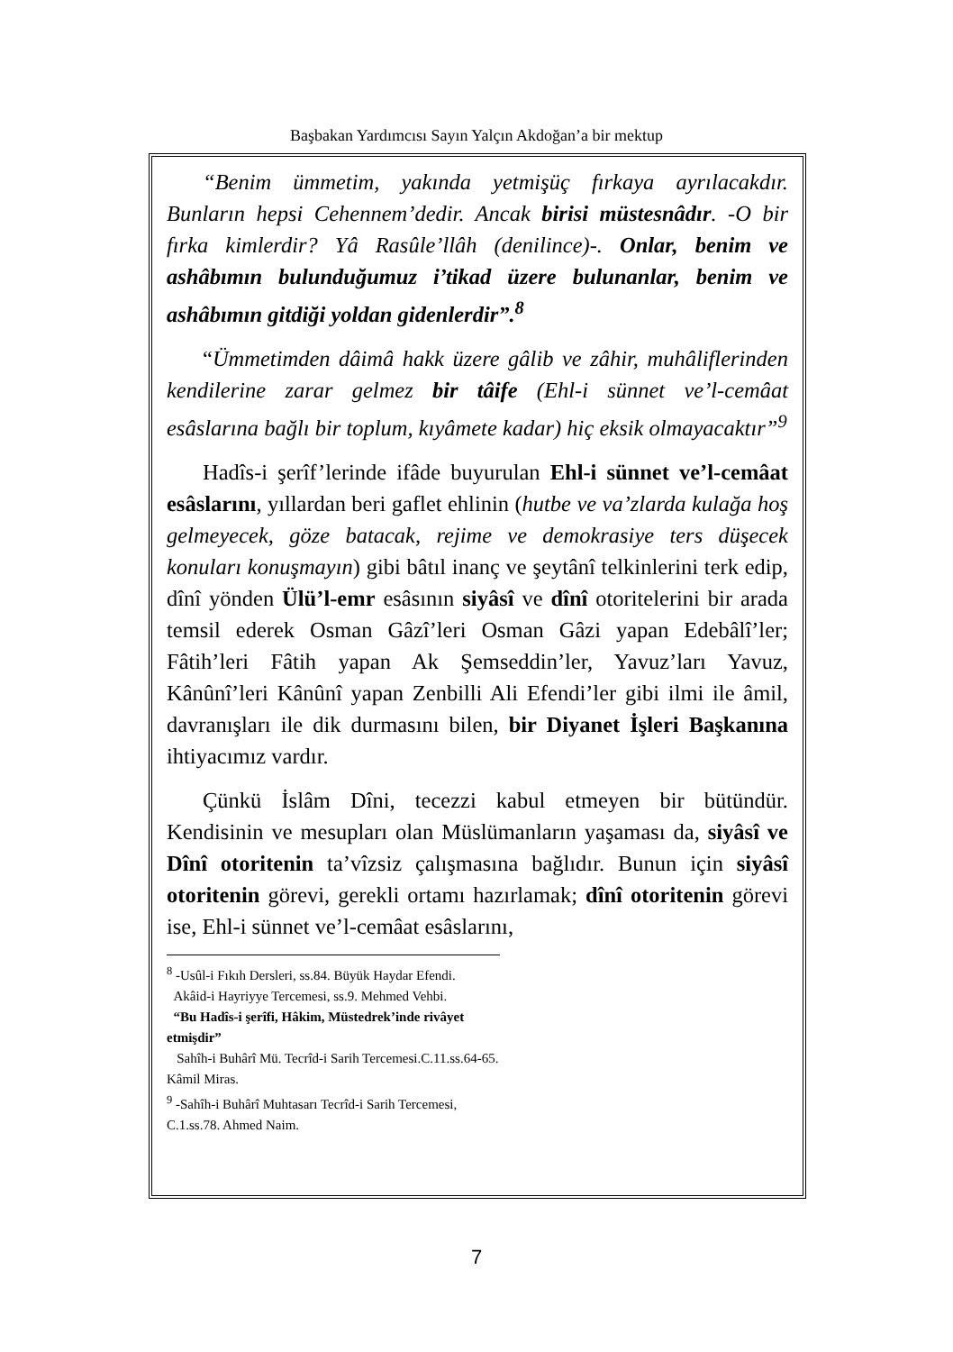Başbakan Yardımcısı Sayın Yalçın Akdoğan’a bir mektup
“Benim ümmetim, yakında yetmişüç fırkaya ayrılacakdır. Bunların hepsi Cehennem’dedir. Ancak birisi müstesnâdır. -O bir fırka kimlerdir? Yâ Rasûle’llâh (denilince)-. Onlar, benim ve ashâbımın bulunduğumuz i’tikad üzere bulunanlar, benim ve ashâbımın gitdiği yoldan gidenlerdir”.<sup>8</sup>
“Ümmetimden dâimâ hakk üzere gâlib ve zâhir, muhâliflerinden kendilerine zarar gelmez bir tâife (Ehl-i sünnet ve’l-cemâat esâslarına bağlı bir toplum, kıyâmete kadar) hiç eksik olmayacaktır”<sup>9</sup>
Hadîs-i şerîf’lerinde ifâde buyurulan Ehl-i sünnet ve’l-cemâat esâslarını, yıllardan beri gaflet ehlinin (hutbe ve va’zlarda kulağa hoş gelmeyecek, göze batacak, rejime ve demokrasiye ters düşecek konuları konuşmayın) gibi bâtıl inanç ve şeytânî telkinlerini terk edip, dînî yönden Ülü’l-emr esâsının siyâsî ve dînî otoritelerini bir arada temsil ederek Osman Gâzî’leri Osman Gâzi yapan Edebâlî’ler; Fâtih’leri Fâtih yapan Ak Şemseddin’ler, Yavuz’ları Yavuz, Kânûnî’leri Kânûnî yapan Zenbilli Ali Efendi’ler gibi ilmi ile âmil, davranışları ile dik durmasını bilen, bir Diyanet İşleri Başkanına ihtiyacımız vardır.
Çünkü İslâm Dîni, tecezzi kabul etmeyen bir bütündür. Kendisinin ve mesupları olan Müslümanların yaşaması da, siyâsî ve Dînî otoritenin ta’vîzsiz çalışmasına bağlıdır. Bunun için siyâsî otoritenin görevi, gerekli ortamı hazırlamak; dînî otoritenin görevi ise, Ehl-i sünnet ve’l-cemâat esâslarını,
<sup>8</sup> -Usûl-i Fıkıh Dersleri, ss.84. Büyük Haydar Efendi.
Akâid-i Hayriyye Tercemesi, ss.9. Mehmed Vehbi.
“Bu Hadîs-i şerîfi, Hâkim, Müstedrek’inde rivâyet etmişdir”
Sahîh-i Buhârî Mü. Tecrîd-i Sarih Tercemesi.C.11.ss.64-65. Kâmil Miras.
<sup>9</sup> -Sahîh-i Buhârî Muhtasarı Tecrîd-i Sarih Tercemesi, C.1.ss.78. Ahmed Naim.
7